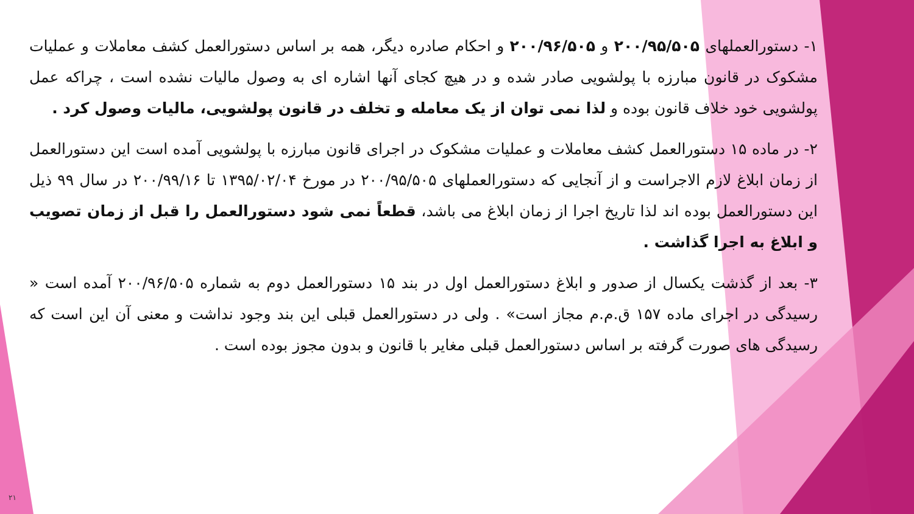۱- دستورالعملهای ۲۰۰/۹۵/۵۰۵ و ۲۰۰/۹۶/۵۰۵ و احکام صادره دیگر، همه بر اساس دستورالعمل کشف معاملات و عملیات مشکوک در قانون مبارزه با پولشویی صادر شده و در هیچ کجای آنها اشاره ای به وصول مالیات نشده است ، چراکه عمل پولشویی خود خلاف قانون بوده و لذا نمی توان از یک معامله و تخلف در قانون پولشویی، مالیات وصول کرد .
۲- در ماده ۱۵ دستورالعمل کشف معاملات و عملیات مشکوک در اجرای قانون مبارزه با پولشویی آمده است این دستورالعمل از زمان ابلاغ لازم الاجراست و از آنجایی که دستورالعملهای ۲۰۰/۹۵/۵۰۵ در مورخ ۱۳۹۵/۰۲/۰۴ تا ۲۰۰/۹۹/۱۶ در سال ۹۹ ذیل این دستورالعمل بوده اند لذا تاریخ اجرا از زمان ابلاغ می باشد، قطعاً نمی شود دستورالعمل را قبل از زمان تصویب و ابلاغ به اجرا گذاشت .
۳- بعد از گذشت یکسال از صدور و ابلاغ دستورالعمل اول در بند ۱۵ دستورالعمل دوم به شماره ۲۰۰/۹۶/۵۰۵ آمده است « رسیدگی در اجرای ماده ۱۵۷ ق.م.م مجاز است» . ولی در دستورالعمل قبلی این بند وجود نداشت و معنی آن این است که رسیدگی های صورت گرفته بر اساس دستورالعمل قبلی مغایر با قانون و بدون مجوز بوده است .
۲۱